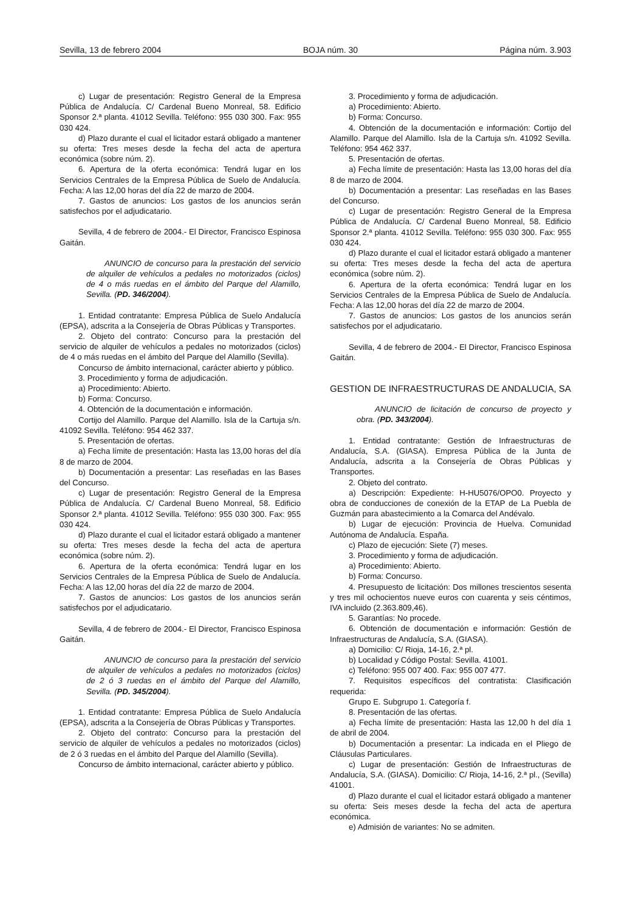Sevilla, 13 de febrero 2004 BOJA núm. 30 Página núm. 3.903
c) Lugar de presentación: Registro General de la Empresa Pública de Andalucía. C/ Cardenal Bueno Monreal, 58. Edificio Sponsor 2.ª planta. 41012 Sevilla. Teléfono: 955 030 300. Fax: 955 030 424.
d) Plazo durante el cual el licitador estará obligado a mantener su oferta: Tres meses desde la fecha del acta de apertura económica (sobre núm. 2).
6. Apertura de la oferta económica: Tendrá lugar en los Servicios Centrales de la Empresa Pública de Suelo de Andalucía. Fecha: A las 12,00 horas del día 22 de marzo de 2004.
7. Gastos de anuncios: Los gastos de los anuncios serán satisfechos por el adjudicatario.
Sevilla, 4 de febrero de 2004.- El Director, Francisco Espinosa Gaitán.
ANUNCIO de concurso para la prestación del servicio de alquiler de vehículos a pedales no motorizados (ciclos) de 4 o más ruedas en el ámbito del Parque del Alamillo, Sevilla. (PD. 346/2004).
1. Entidad contratante: Empresa Pública de Suelo Andalucía (EPSA), adscrita a la Consejería de Obras Públicas y Transportes.
2. Objeto del contrato: Concurso para la prestación del servicio de alquiler de vehículos a pedales no motorizados (ciclos) de 4 o más ruedas en el ámbito del Parque del Alamillo (Sevilla).
Concurso de ámbito internacional, carácter abierto y público.
3. Procedimiento y forma de adjudicación.
a) Procedimiento: Abierto.
b) Forma: Concurso.
4. Obtención de la documentación e información.
Cortijo del Alamillo. Parque del Alamillo. Isla de la Cartuja s/n. 41092 Sevilla. Teléfono: 954 462 337.
5. Presentación de ofertas.
a) Fecha límite de presentación: Hasta las 13,00 horas del día 8 de marzo de 2004.
b) Documentación a presentar: Las reseñadas en las Bases del Concurso.
c) Lugar de presentación: Registro General de la Empresa Pública de Andalucía. C/ Cardenal Bueno Monreal, 58. Edificio Sponsor 2.ª planta. 41012 Sevilla. Teléfono: 955 030 300. Fax: 955 030 424.
d) Plazo durante el cual el licitador estará obligado a mantener su oferta: Tres meses desde la fecha del acta de apertura económica (sobre núm. 2).
6. Apertura de la oferta económica: Tendrá lugar en los Servicios Centrales de la Empresa Pública de Suelo de Andalucía. Fecha: A las 12,00 horas del día 22 de marzo de 2004.
7. Gastos de anuncios: Los gastos de los anuncios serán satisfechos por el adjudicatario.
Sevilla, 4 de febrero de 2004.- El Director, Francisco Espinosa Gaitán.
ANUNCIO de concurso para la prestación del servicio de alquiler de vehículos a pedales no motorizados (ciclos) de 2 ó 3 ruedas en el ámbito del Parque del Alamillo, Sevilla. (PD. 345/2004).
1. Entidad contratante: Empresa Pública de Suelo Andalucía (EPSA), adscrita a la Consejería de Obras Públicas y Transportes.
2. Objeto del contrato: Concurso para la prestación del servicio de alquiler de vehículos a pedales no motorizados (ciclos) de 2 ó 3 ruedas en el ámbito del Parque del Alamillo (Sevilla).
Concurso de ámbito internacional, carácter abierto y público.
3. Procedimiento y forma de adjudicación.
a) Procedimiento: Abierto.
b) Forma: Concurso.
4. Obtención de la documentación e información: Cortijo del Alamillo. Parque del Alamillo. Isla de la Cartuja s/n. 41092 Sevilla. Teléfono: 954 462 337.
5. Presentación de ofertas.
a) Fecha límite de presentación: Hasta las 13,00 horas del día 8 de marzo de 2004.
b) Documentación a presentar: Las reseñadas en las Bases del Concurso.
c) Lugar de presentación: Registro General de la Empresa Pública de Andalucía. C/ Cardenal Bueno Monreal, 58. Edificio Sponsor 2.ª planta. 41012 Sevilla. Teléfono: 955 030 300. Fax: 955 030 424.
d) Plazo durante el cual el licitador estará obligado a mantener su oferta: Tres meses desde la fecha del acta de apertura económica (sobre núm. 2).
6. Apertura de la oferta económica: Tendrá lugar en los Servicios Centrales de la Empresa Pública de Suelo de Andalucía. Fecha: A las 12,00 horas del día 22 de marzo de 2004.
7. Gastos de anuncios: Los gastos de los anuncios serán satisfechos por el adjudicatario.
Sevilla, 4 de febrero de 2004.- El Director, Francisco Espinosa Gaitán.
GESTION DE INFRAESTRUCTURAS DE ANDALUCIA, SA
ANUNCIO de licitación de concurso de proyecto y obra. (PD. 343/2004).
1. Entidad contratante: Gestión de Infraestructuras de Andalucía, S.A. (GIASA). Empresa Pública de la Junta de Andalucía, adscrita a la Consejería de Obras Públicas y Transportes.
2. Objeto del contrato.
a) Descripción: Expediente: H-HU5076/OPO0. Proyecto y obra de conducciones de conexión de la ETAP de La Puebla de Guzmán para abastecimiento a la Comarca del Andévalo.
b) Lugar de ejecución: Provincia de Huelva. Comunidad Autónoma de Andalucía. España.
c) Plazo de ejecución: Siete (7) meses.
3. Procedimiento y forma de adjudicación.
a) Procedimiento: Abierto.
b) Forma: Concurso.
4. Presupuesto de licitación: Dos millones trescientos sesenta y tres mil ochocientos nueve euros con cuarenta y seis céntimos, IVA incluido (2.363.809,46).
5. Garantías: No procede.
6. Obtención de documentación e información: Gestión de Infraestructuras de Andalucía, S.A. (GIASA).
a) Domicilio: C/ Rioja, 14-16, 2.ª pl.
b) Localidad y Código Postal: Sevilla. 41001.
c) Teléfono: 955 007 400. Fax: 955 007 477.
7. Requisitos específicos del contratista: Clasificación requerida:
Grupo E. Subgrupo 1. Categoría f.
8. Presentación de las ofertas.
a) Fecha límite de presentación: Hasta las 12,00 h del día 1 de abril de 2004.
b) Documentación a presentar: La indicada en el Pliego de Cláusulas Particulares.
c) Lugar de presentación: Gestión de Infraestructuras de Andalucía, S.A. (GIASA). Domicilio: C/ Rioja, 14-16, 2.ª pl., (Sevilla) 41001.
d) Plazo durante el cual el licitador estará obligado a mantener su oferta: Seis meses desde la fecha del acta de apertura económica.
e) Admisión de variantes: No se admiten.